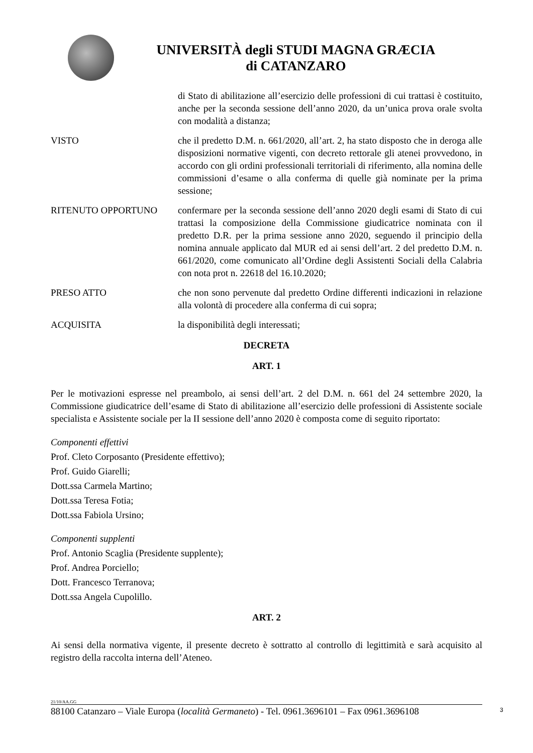UNIVERSITÀ degli STUDI MAGNA GRÆCIA
di CATANZARO
di Stato di abilitazione all’esercizio delle professioni di cui trattasi è costituito, anche per la seconda sessione dell’anno 2020, da un’unica prova orale svolta con modalità a distanza;
VISTO che il predetto D.M. n. 661/2020, all’art. 2, ha stato disposto che in deroga alle disposizioni normative vigenti, con decreto rettorale gli atenei provvedono, in accordo con gli ordini professionali territoriali di riferimento, alla nomina delle commissioni d’esame o alla conferma di quelle già nominate per la prima sessione;
RITENUTO OPPORTUNO confermare per la seconda sessione dell’anno 2020 degli esami di Stato di cui trattasi la composizione della Commissione giudicatrice nominata con il predetto D.R. per la prima sessione anno 2020, seguendo il principio della nomina annuale applicato dal MUR ed ai sensi dell’art. 2 del predetto D.M. n. 661/2020, come comunicato all’Ordine degli Assistenti Sociali della Calabria con nota prot n. 22618 del 16.10.2020;
PRESO ATTO che non sono pervenute dal predetto Ordine differenti indicazioni in relazione alla volontà di procedere alla conferma di cui sopra;
ACQUISITA la disponibilità degli interessati;
DECRETA
ART. 1
Per le motivazioni espresse nel preambolo, ai sensi dell’art. 2 del D.M. n. 661 del 24 settembre 2020, la Commissione giudicatrice dell’esame di Stato di abilitazione all’esercizio delle professioni di Assistente sociale specialista e Assistente sociale per la II sessione dell’anno 2020 è composta come di seguito riportato:
Componenti effettivi
Prof. Cleto Corposanto (Presidente effettivo);
Prof. Guido Giarelli;
Dott.ssa Carmela Martino;
Dott.ssa Teresa Fotia;
Dott.ssa Fabiola Ursino;
Componenti supplenti
Prof. Antonio Scaglia (Presidente supplente);
Prof. Andrea Porciello;
Dott. Francesco Terranova;
Dott.ssa Angela Cupolillo.
ART. 2
Ai sensi della normativa vigente, il presente decreto è sottratto al controllo di legittimità e sarà acquisito al registro della raccolta interna dell’Ateneo.
21/10/AA.GG
88100 Catanzaro – Viale Europa (località Germaneto) - Tel. 0961.3696101 – Fax 0961.3696108
3